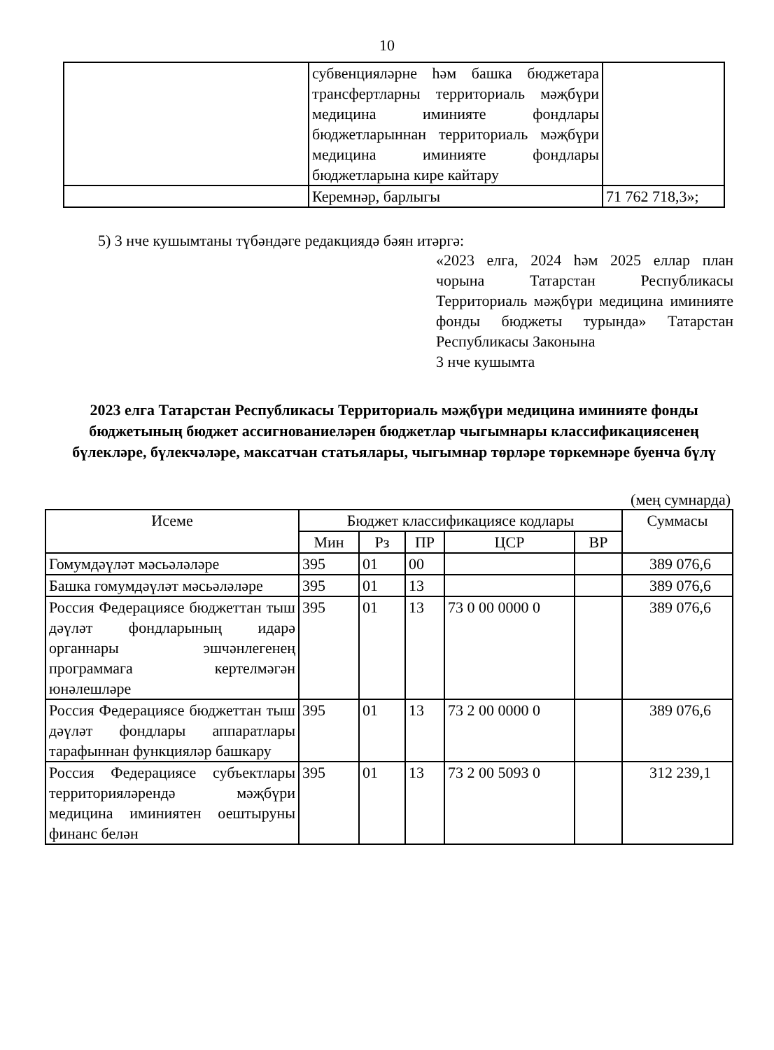10
| | субвенцияләрне һәм башка бюджетара трансфертларны территориаль мәҗбүри медицина иминияте фондлары бюджетларыннан территориаль мәҗбүри медицина иминияте фондлары бюджетларына кире кайтару | |
| | Керемнәр, барлыгы | 71 762 718,3»; |
5) 3 нче кушымтаны түбәндәге редакциядә бәян итәргә:
«2023 елга, 2024 һәм 2025 еллар план чорына Татарстан Республикасы Территориаль мәҗбүри медицина иминияте фонды бюджеты турында» Татарстан Республикасы Законына
3 нче кушымта
2023 елга Татарстан Республикасы Территориаль мәҗбүри медицина иминияте фонды бюджетының бюджет ассигнованиеләрен бюджетлар чыгымнары классификациясенең бүлекләре, бүлекчәләре, максатчан статьялары, чыгымнар төрләре төркемнәре буенча бүлү
(мең сумнарда)
| Исеме | Бюджет классификациясе кодлары | | | | | Суммасы |
| --- | --- | --- | --- | --- | --- | --- |
| | Мин | Рз | ПР | ЦСР | ВР | |
| Гомумдәүләт мәсьәләләре | 395 | 01 | 00 | | | 389 076,6 |
| Башка гомумдәүләт мәсьәләләре | 395 | 01 | 13 | | | 389 076,6 |
| Россия Федерациясе бюджеттан тыш дәүләт фондларының идарә органнары эшчәнлегенең программага кертелмәгән юнәлешләре | 395 | 01 | 13 | 73 0 00 0000 0 | | 389 076,6 |
| Россия Федерациясе бюджеттан тыш дәүләт фондлары аппаратлары тарафыннан функцияләр башкару | 395 | 01 | 13 | 73 2 00 0000 0 | | 389 076,6 |
| Россия Федерациясе субъектлары территорияләрендә мәҗбүри медицина иминиятен оештыруны финанс белән | 395 | 01 | 13 | 73 2 00 5093 0 | | 312 239,1 |